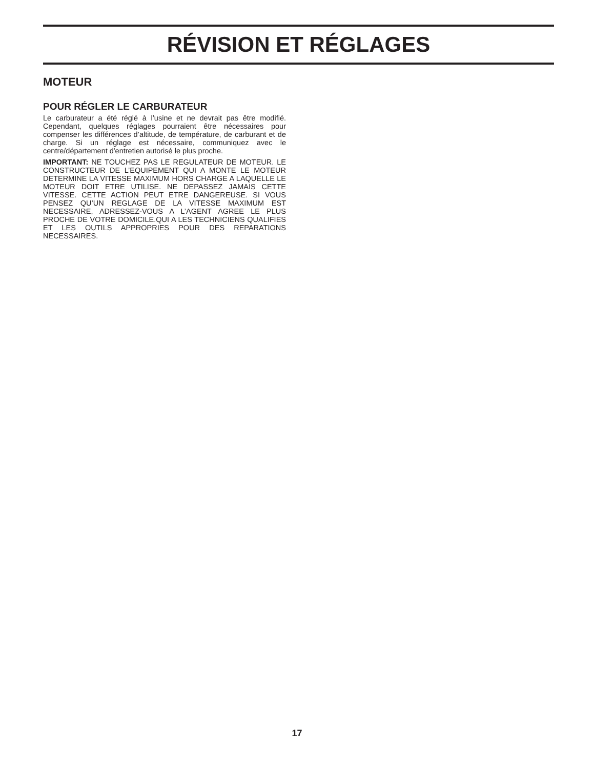RÉVISION ET RÉGLAGES
MOTEUR
POUR RÉGLER LE CARBURATEUR
Le carburateur a été réglé à l’usine et ne devrait pas être modifié. Cependant, quelques réglages pourraient être nécessaires pour compenser les différences d’altitude, de température, de carburant et de charge. Si un réglage est nécessaire, communiquez avec le centre/département d'entretien autorisé le plus proche.
IMPORTANT: NE TOUCHEZ PAS LE REGULATEUR DE MOTEUR. LE CONSTRUCTEUR DE L’EQUIPEMENT QUI A MONTE LE MOTEUR DETERMINE LA VITESSE MAXIMUM HORS CHARGE A LAQUELLE LE MOTEUR DOIT ETRE UTILISE. NE DEPASSEZ JAMAIS CETTE VITESSE. CETTE ACTION PEUT ETRE DANGEREUSE. SI VOUS PENSEZ QU’UN REGLAGE DE LA VITESSE MAXIMUM EST NECESSAIRE, ADRESSEZ-VOUS A L’AGENT AGREE LE PLUS PROCHE DE VOTRE DOMICILE.QUI A LES TECHNICIENS QUALIFIES ET LES OUTILS APPROPRIES POUR DES REPARATIONS NECESSAIRES.
17